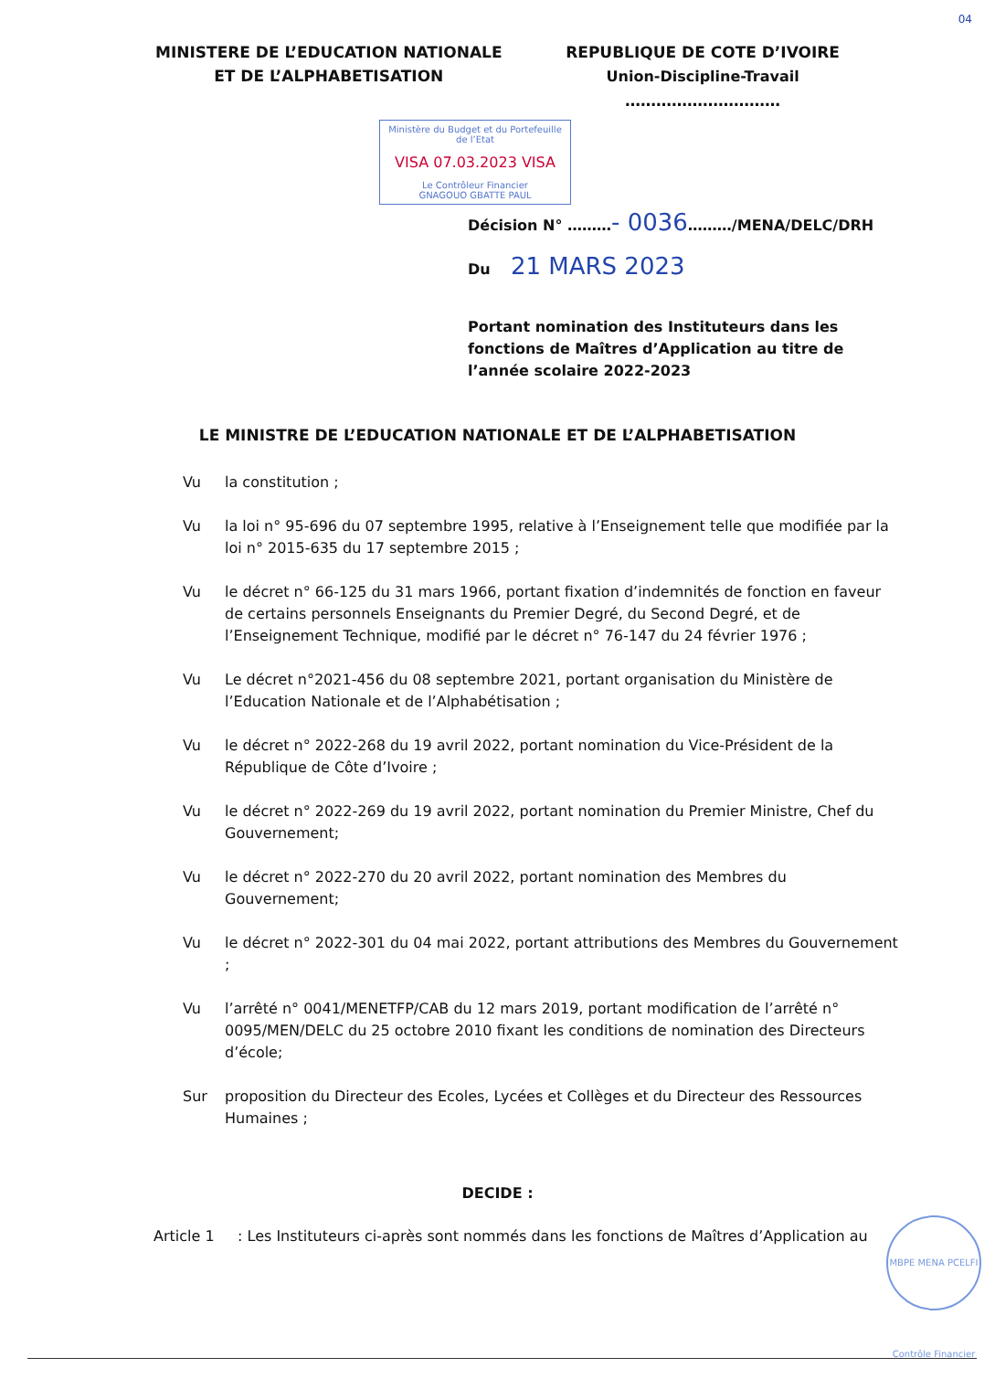04
MINISTERE DE L’EDUCATION NATIONALE
ET DE L’ALPHABETISATION
REPUBLIQUE DE COTE D’IVOIRE
Union-Discipline-Travail
…………………………
Ministère du Budget et du Portefeuille de l’Etat
VISA 07.03.2023 VISA
Le Contrôleur Financier
GNAGOUO GBATTE PAUL
Décision N° ………- 0036………/MENA/DELC/DRH
Du 21 MARS 2023
Portant nomination des Instituteurs dans les fonctions de Maîtres d’Application au titre de l’année scolaire 2022-2023
LE MINISTRE DE L’EDUCATION NATIONALE ET DE L’ALPHABETISATION
Vu la constitution ;
Vu la loi n° 95-696 du 07 septembre 1995, relative à l’Enseignement telle que modifiée par la loi n° 2015-635 du 17 septembre 2015 ;
Vu le décret n° 66-125 du 31 mars 1966, portant fixation d’indemnités de fonction en faveur de certains personnels Enseignants du Premier Degré, du Second Degré, et de l’Enseignement Technique, modifié par le décret n° 76-147 du 24 février 1976 ;
Vu Le décret n°2021-456 du 08 septembre 2021, portant organisation du Ministère de l’Education Nationale et de l’Alphabétisation ;
Vu le décret n° 2022-268 du 19 avril 2022, portant nomination du Vice-Président de la République de Côte d’Ivoire ;
Vu le décret n° 2022-269 du 19 avril 2022, portant nomination du Premier Ministre, Chef du Gouvernement;
Vu le décret n° 2022-270 du 20 avril 2022, portant nomination des Membres du Gouvernement;
Vu le décret n° 2022-301 du 04 mai 2022, portant attributions des Membres du Gouvernement ;
Vu l’arrêté n° 0041/MENETFP/CAB du 12 mars 2019, portant modification de l’arrêté n° 0095/MEN/DELC du 25 octobre 2010 fixant les conditions de nomination des Directeurs d’école;
Sur proposition du Directeur des Ecoles, Lycées et Collèges et du Directeur des Ressources Humaines ;
DECIDE :
Article 1 : Les Instituteurs ci-après sont nommés dans les fonctions de Maîtres d’Application au
MBPE MENA PCELFI Contrôle Financier